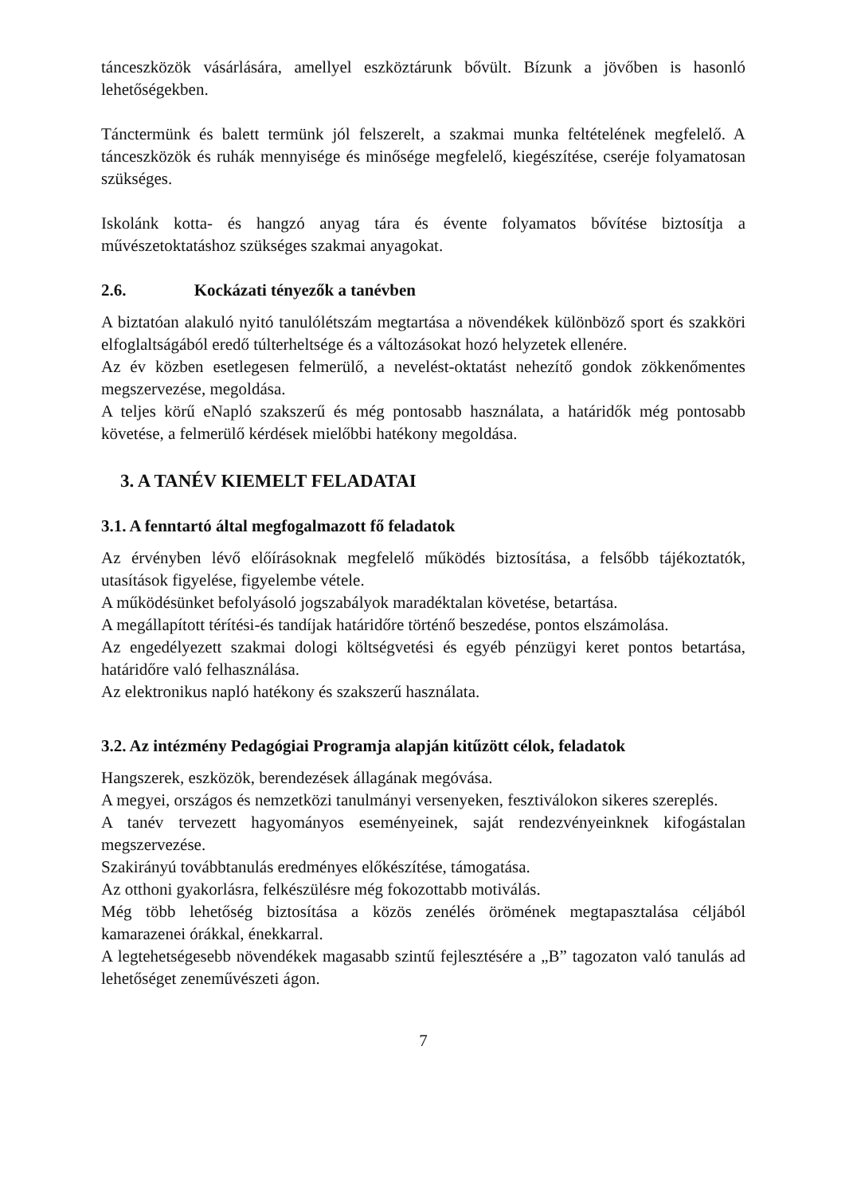tánceszközök vásárlására, amellyel eszköztárunk bővült. Bízunk a jövőben is hasonló lehetőségekben.
Tánctermünk és balett termünk jól felszerelt, a szakmai munka feltételének megfelelő. A tánceszközök és ruhák mennyisége és minősége megfelelő, kiegészítése, cseréje folyamatosan szükséges.
Iskolánk kotta- és hangzó anyag tára és évente folyamatos bővítése biztosítja a művészetoktatáshoz szükséges szakmai anyagokat.
2.6. Kockázati tényezők a tanévben
A biztatóan alakuló nyitó tanulólétszám megtartása a növendékek különböző sport és szakköri elfoglaltságából eredő túlterheltsége és a változásokat hozó helyzetek ellenére.
Az év közben esetlegesen felmerülő, a nevelést-oktatást nehezítő gondok zökkenőmentes megszervezése, megoldása.
A teljes körű eNapló szakszerű és még pontosabb használata, a határidők még pontosabb követése, a felmerülő kérdések mielőbbi hatékony megoldása.
3. A TANÉV KIEMELT FELADATAI
3.1. A fenntartó által megfogalmazott fő feladatok
Az érvényben lévő előírásoknak megfelelő működés biztosítása, a felsőbb tájékoztatók, utasítások figyelése, figyelembe vétele.
A működésünket befolyásoló jogszabályok maradéktalan követése, betartása.
A megállapított térítési-és tandíjak határidőre történő beszedése, pontos elszámolása.
Az engedélyezett szakmai dologi költségvetési és egyéb pénzügyi keret pontos betartása, határidőre való felhasználása.
Az elektronikus napló hatékony és szakszerű használata.
3.2. Az intézmény Pedagógiai Programja alapján kitűzött célok, feladatok
Hangszerek, eszközök, berendezések állagának megóvása.
A megyei, országos és nemzetközi tanulmányi versenyeken, fesztiválokon sikeres szereplés.
A tanév tervezett hagyományos eseményeinek, saját rendezvényeinknek kifogástalan megszervezése.
Szakirányú továbbtanulás eredményes előkészítése, támogatása.
Az otthoni gyakorlásra, felkészülésre még fokozottabb motiválás.
Még több lehetőség biztosítása a közös zenélés örömének megtapasztalása céljából kamarazenei órákkal, énekkarral.
A legtehetségesebb növendékek magasabb szintű fejlesztésére a „B” tagozaton való tanulás ad lehetőséget zeneművészeti ágon.
7